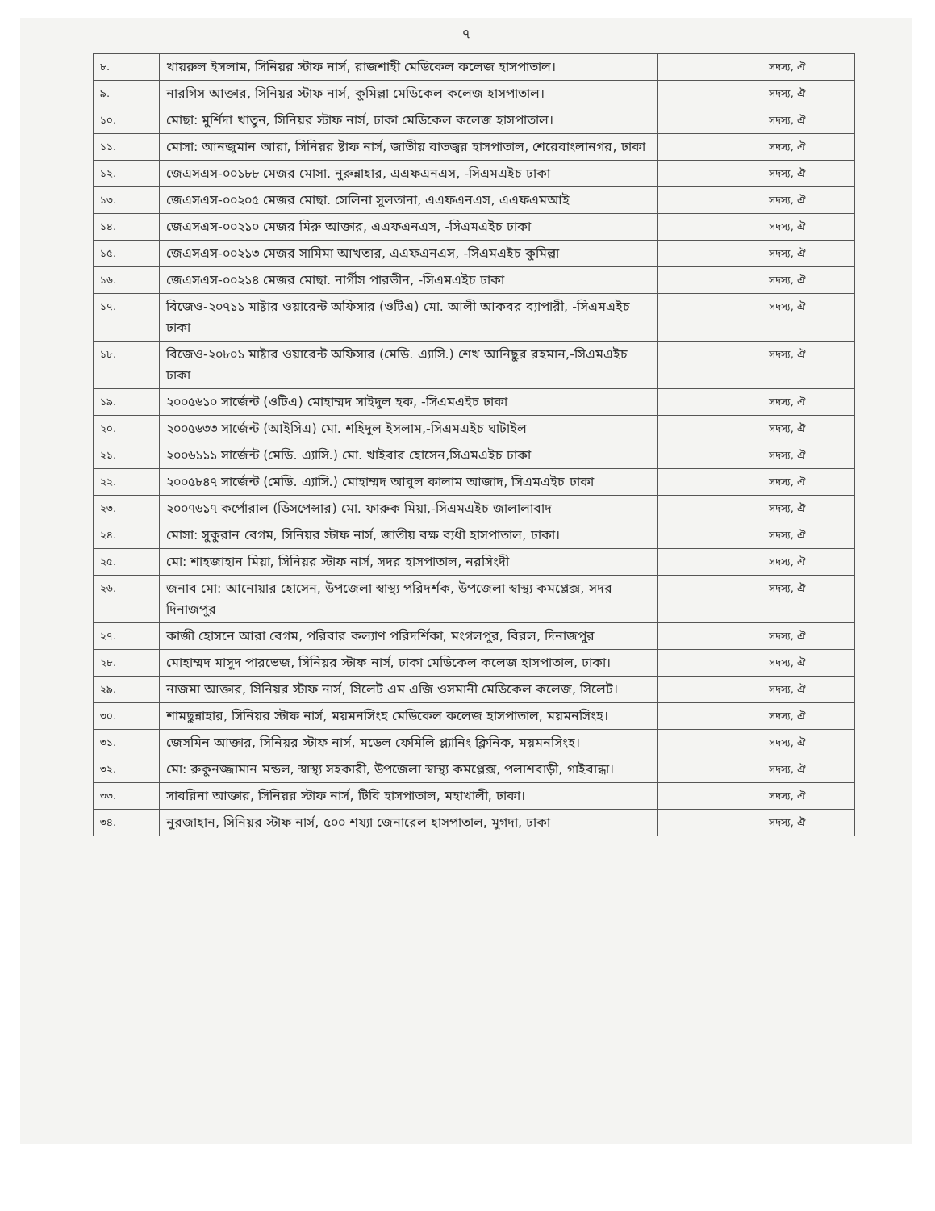৭
| ৮. | খায়রুল ইসলাম, সিনিয়র স্টাফ নার্স, রাজশাহী মেডিকেল কলেজ হাসপাতাল। | | সদস্য, ঐ |
| ৯. | নারগিস আক্তার, সিনিয়র স্টাফ নার্স, কুমিল্লা মেডিকেল কলেজ হাসপাতাল। | | সদস্য, ঐ |
| ১০. | মোছা: মুর্শিদা খাতুন, সিনিয়র স্টাফ নার্স, ঢাকা মেডিকেল কলেজ হাসপাতাল। | | সদস্য, ঐ |
| ১১. | মোসা: আনজুমান আরা, সিনিয়র ষ্টাফ নার্স, জাতীয় বাতজ্বর হাসপাতাল, শেরেবাংলানগর, ঢাকা | | সদস্য, ঐ |
| ১২. | জেএসএস-০০১৮৮ মেজর মোসা. নুরুন্নাহার, এএফএনএস, -সিএমএইচ ঢাকা | | সদস্য, ঐ |
| ১৩. | জেএসএস-০০২০৫ মেজর মোছা. সেলিনা সুলতানা, এএফএনএস, এএফএমআই | | সদস্য, ঐ |
| ১৪. | জেএসএস-০০২১০ মেজর মিরু আক্তার, এএফএনএস, -সিএমএইচ ঢাকা | | সদস্য, ঐ |
| ১৫. | জেএসএস-০০২১৩ মেজর সামিমা আখতার, এএফএনএস, -সিএমএইচ কুমিল্লা | | সদস্য, ঐ |
| ১৬. | জেএসএস-০০২১৪ মেজর মোছা. নার্গীস পারভীন, -সিএমএইচ ঢাকা | | সদস্য, ঐ |
| ১৭. | বিজেও-২০৭১১ মাষ্টার ওয়ারেন্ট অফিসার (ওটিএ) মো. আলী আকবর ব্যাপারী, -সিএমএইচ ঢাকা | | সদস্য, ঐ |
| ১৮. | বিজেও-২০৮০১ মাষ্টার ওয়ারেন্ট অফিসার (মেডি. এ্যাসি.) শেখ আনিছুর রহমান,-সিএমএইচ ঢাকা | | সদস্য, ঐ |
| ১৯. | ২০০৫৬১০ সার্জেন্ট (ওটিএ) মোহাম্মদ সাইদুল হক, -সিএমএইচ ঢাকা | | সদস্য, ঐ |
| ২০. | ২০০৫৬৩৩ সার্জেন্ট (আইসিএ) মো. শহিদুল ইসলাম,-সিএমএইচ ঘাটাইল | | সদস্য, ঐ |
| ২১. | ২০০৬১১১ সার্জেন্ট (মেডি. এ্যাসি.) মো. খাইবার হোসেন,সিএমএইচ ঢাকা | | সদস্য, ঐ |
| ২২. | ২০০৫৮৪৭ সার্জেন্ট (মেডি. এ্যাসি.) মোহাম্মদ আবুল কালাম আজাদ, সিএমএইচ ঢাকা | | সদস্য, ঐ |
| ২৩. | ২০০৭৬১৭ কর্পোরাল (ডিসপেন্সার) মো. ফারুক মিয়া,-সিএমএইচ জালালাবাদ | | সদস্য, ঐ |
| ২৪. | মোসা: সুকুরান বেগম, সিনিয়র স্টাফ নার্স, জাতীয় বক্ষ ব্যধী হাসপাতাল, ঢাকা। | | সদস্য, ঐ |
| ২৫. | মো: শাহজাহান মিয়া, সিনিয়র স্টাফ নার্স, সদর হাসপাতাল, নরসিংদী | | সদস্য, ঐ |
| ২৬. | জনাব মো: আনোয়ার হোসেন, উপজেলা স্বাস্থ্য পরিদর্শক, উপজেলা স্বাস্থ্য কমপ্লেক্স, সদর দিনাজপুর | | সদস্য, ঐ |
| ২৭. | কাজী হোসনে আরা বেগম, পরিবার কল্যাণ পরিদর্শিকা, মংগলপুর, বিরল, দিনাজপুর | | সদস্য, ঐ |
| ২৮. | মোহাম্মদ মাসুদ পারভেজ, সিনিয়র স্টাফ নার্স, ঢাকা মেডিকেল কলেজ হাসপাতাল, ঢাকা। | | সদস্য, ঐ |
| ২৯. | নাজমা আক্তার, সিনিয়র স্টাফ নার্স, সিলেট এম এজি ওসমানী মেডিকেল কলেজ, সিলেট। | | সদস্য, ঐ |
| ৩০. | শামছুন্নাহার, সিনিয়র স্টাফ নার্স, ময়মনসিংহ মেডিকেল কলেজ হাসপাতাল, ময়মনসিংহ। | | সদস্য, ঐ |
| ৩১. | জেসমিন আক্তার, সিনিয়র স্টাফ নার্স, মডেল ফেমিলি প্ল্যানিং ক্লিনিক, ময়মনসিংহ। | | সদস্য, ঐ |
| ৩২. | মো: রুকুনজ্জামান মন্ডল, স্বাস্থ্য সহকারী, উপজেলা স্বাস্থ্য কমপ্লেক্স, পলাশবাড়ী, গাইবান্ধা। | | সদস্য, ঐ |
| ৩৩. | সাবরিনা আক্তার, সিনিয়র স্টাফ নার্স, টিবি হাসপাতাল, মহাখালী, ঢাকা। | | সদস্য, ঐ |
| ৩৪. | নুরজাহান, সিনিয়র স্টাফ নার্স, ৫০০ শয্যা জেনারেল হাসপাতাল, মুগদা, ঢাকা | | সদস্য, ঐ |